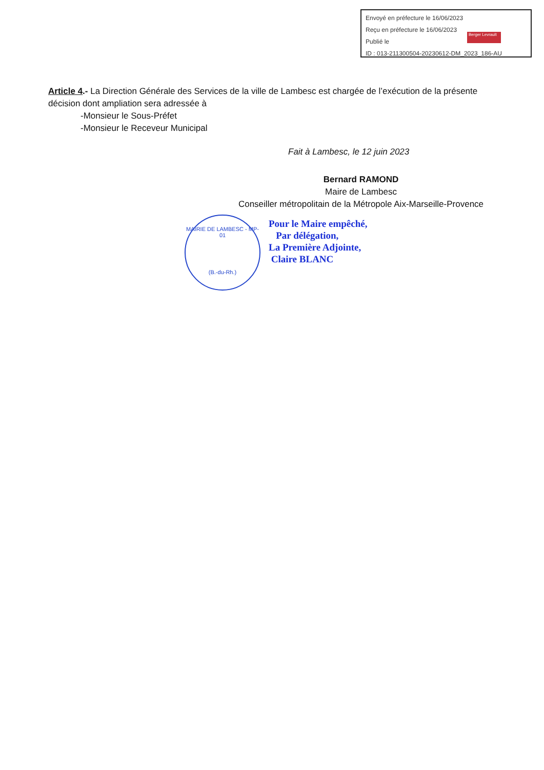Envoyé en préfecture le 16/06/2023
Reçu en préfecture le 16/06/2023
Publié le
ID : 013-211300504-20230612-DM_2023_186-AU
Berger Levrault
Article 4.- La Direction Générale des Services de la ville de Lambesc est chargée de l’exécution de la présente décision dont ampliation sera adressée à
-Monsieur le Sous-Préfet
-Monsieur le Receveur Municipal
Fait à Lambesc, le 12 juin 2023
Bernard RAMOND
Maire de Lambesc
Conseiller métropolitain de la Métropole Aix-Marseille-Provence
Pour le Maire empêché,
Par délégation,
La Première Adjointe,
Claire BLANC
MAIRIE DE LAMBESC - MP-01
(B.-du-Rh.)